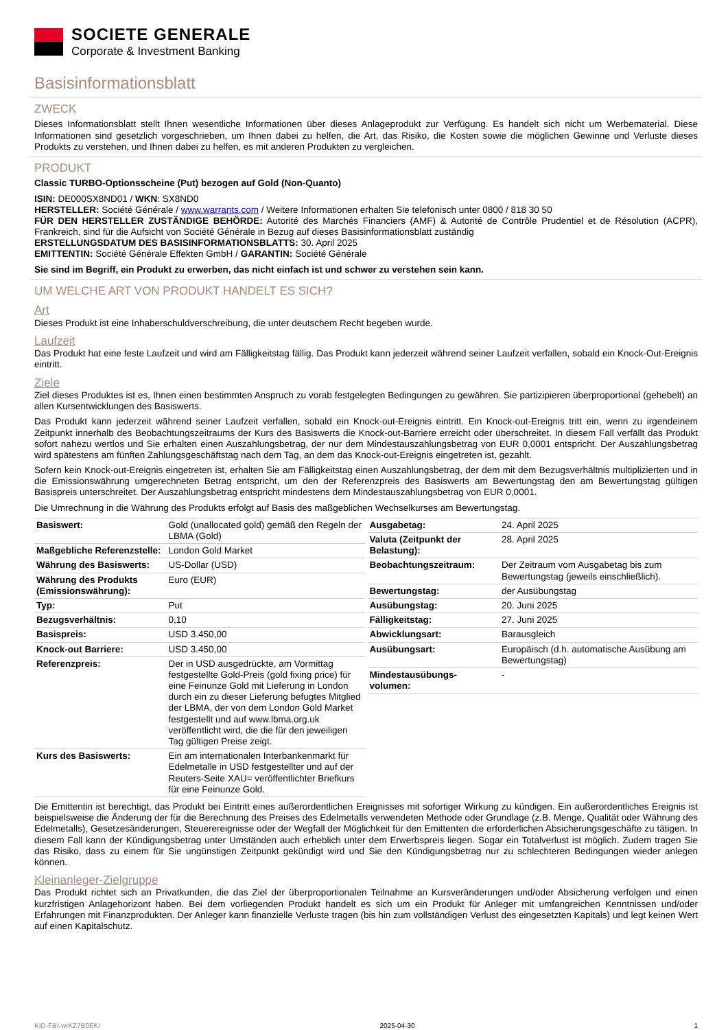SOCIETE GENERALE
Corporate & Investment Banking
Basisinformationsblatt
ZWECK
Dieses Informationsblatt stellt Ihnen wesentliche Informationen über dieses Anlageprodukt zur Verfügung. Es handelt sich nicht um Werbematerial. Diese Informationen sind gesetzlich vorgeschrieben, um Ihnen dabei zu helfen, die Art, das Risiko, die Kosten sowie die möglichen Gewinne und Verluste dieses Produkts zu verstehen, und Ihnen dabei zu helfen, es mit anderen Produkten zu vergleichen.
PRODUKT
Classic TURBO-Optionsscheine (Put) bezogen auf Gold (Non-Quanto)
ISIN: DE000SX8ND01 / WKN: SX8ND0
HERSTELLER: Société Générale / www.warrants.com / Weitere Informationen erhalten Sie telefonisch unter 0800 / 818 30 50
FÜR DEN HERSTELLER ZUSTÄNDIGE BEHÖRDE: Autorité des Marchés Financiers (AMF) & Autorité de Contrôle Prudentiel et de Résolution (ACPR), Frankreich, sind für die Aufsicht von Société Générale in Bezug auf dieses Basisinformationsblatt zuständig
ERSTELLUNGSDATUM DES BASISINFORMATIONSBLATTS: 30. April 2025
EMITTENTIN: Société Générale Effekten GmbH / GARANTIN: Société Générale
Sie sind im Begriff, ein Produkt zu erwerben, das nicht einfach ist und schwer zu verstehen sein kann.
UM WELCHE ART VON PRODUKT HANDELT ES SICH?
Art
Dieses Produkt ist eine Inhaberschuldverschreibung, die unter deutschem Recht begeben wurde.
Laufzeit
Das Produkt hat eine feste Laufzeit und wird am Fälligkeitstag fällig. Das Produkt kann jederzeit während seiner Laufzeit verfallen, sobald ein Knock-Out-Ereignis eintritt.
Ziele
Ziel dieses Produktes ist es, Ihnen einen bestimmten Anspruch zu vorab festgelegten Bedingungen zu gewähren. Sie partizipieren überproportional (gehebelt) an allen Kursentwicklungen des Basiswerts.
Das Produkt kann jederzeit während seiner Laufzeit verfallen, sobald ein Knock-out-Ereignis eintritt. Ein Knock-out-Ereignis tritt ein, wenn zu irgendeinem Zeitpunkt innerhalb des Beobachtungszeitraums der Kurs des Basiswerts die Knock-out-Barriere erreicht oder überschreitet. In diesem Fall verfällt das Produkt sofort nahezu wertlos und Sie erhalten einen Auszahlungsbetrag, der nur dem Mindestauszahlungsbetrag von EUR 0,0001 entspricht. Der Auszahlungsbetrag wird spätestens am fünften Zahlungsgeschäftstag nach dem Tag, an dem das Knock-out-Ereignis eingetreten ist, gezahlt.
Sofern kein Knock-out-Ereignis eingetreten ist, erhalten Sie am Fälligkeitstag einen Auszahlungsbetrag, der dem mit dem Bezugsverhältnis multiplizierten und in die Emissionswährung umgerechneten Betrag entspricht, um den der Referenzpreis des Basiswerts am Bewertungstag den am Bewertungstag gültigen Basispreis unterschreitet. Der Auszahlungsbetrag entspricht mindestens dem Mindestauszahlungsbetrag von EUR 0,0001.
Die Umrechnung in die Währung des Produkts erfolgt auf Basis des maßgeblichen Wechselkurses am Bewertungstag.
| Basiswert: | Gold (unallocated gold) gemäß den Regeln der LBMA (Gold) |
| Maßgebliche Referenzstelle: | London Gold Market |
| Währung des Basiswerts: | US-Dollar (USD) |
| Währung des Produkts (Emissionswährung): | Euro (EUR) |
| Typ: | Put |
| Bezugsverhältnis: | 0,10 |
| Basispreis: | USD 3.450,00 |
| Knock-out Barriere: | USD 3.450,00 |
| Referenzpreis: | Der in USD ausgedrückte, am Vormittag festgestellte Gold-Preis (gold fixing price) für eine Feinunze Gold mit Lieferung in London durch ein zu dieser Lieferung befugtes Mitglied der LBMA, der von dem London Gold Market festgestellt und auf www.lbma.org.uk veröffentlicht wird, die die für den jeweiligen Tag gültigen Preise zeigt. |
| Kurs des Basiswerts: | Ein am internationalen Interbankenmarkt für Edelmetalle in USD festgestellter und auf der Reuters-Seite XAU= veröffentlichter Briefkurs für eine Feinunze Gold. |
| Ausgabetag: | 24. April 2025 |
| Valuta (Zeitpunkt der Belastung): | 28. April 2025 |
| Beobachtungszeitraum: | Der Zeitraum vom Ausgabetag bis zum Bewertungstag (jeweils einschließlich). |
| Bewertungstag: | der Ausübungstag |
| Ausübungstag: | 20. Juni 2025 |
| Fälligkeitstag: | 27. Juni 2025 |
| Abwicklungsart: | Barausgleich |
| Ausübungsart: | Europäisch (d.h. automatische Ausübung am Bewertungstag) |
| Mindestausübungs-volumen: | - |
Die Emittentin ist berechtigt, das Produkt bei Eintritt eines außerordentlichen Ereignisses mit sofortiger Wirkung zu kündigen. Ein außerordentliches Ereignis ist beispielsweise die Änderung der für die Berechnung des Preises des Edelmetalls verwendeten Methode oder Grundlage (z.B. Menge, Qualität oder Währung des Edelmetalls), Gesetzesänderungen, Steuerereignisse oder der Wegfall der Möglichkeit für den Emittenten die erforderlichen Absicherungsgeschäfte zu tätigen. In diesem Fall kann der Kündigungsbetrag unter Umständen auch erheblich unter dem Erwerbspreis liegen. Sogar ein Totalverlust ist möglich. Zudem tragen Sie das Risiko, dass zu einem für Sie ungünstigen Zeitpunkt gekündigt wird und Sie den Kündigungsbetrag nur zu schlechteren Bedingungen wieder anlegen können.
Kleinanleger-Zielgruppe
Das Produkt richtet sich an Privatkunden, die das Ziel der überproportionalen Teilnahme an Kursveränderungen und/oder Absicherung verfolgen und einen kurzfristigen Anlagehorizont haben. Bei dem vorliegenden Produkt handelt es sich um ein Produkt für Anleger mit umfangreichen Kenntnissen und/oder Erfahrungen mit Finanzprodukten. Der Anleger kann finanzielle Verluste tragen (bis hin zum vollständigen Verlust des eingesetzten Kapitals) und legt keinen Wert auf einen Kapitalschutz.
KID-FBI-wrKZ7B0EKr 2025-04-30 1